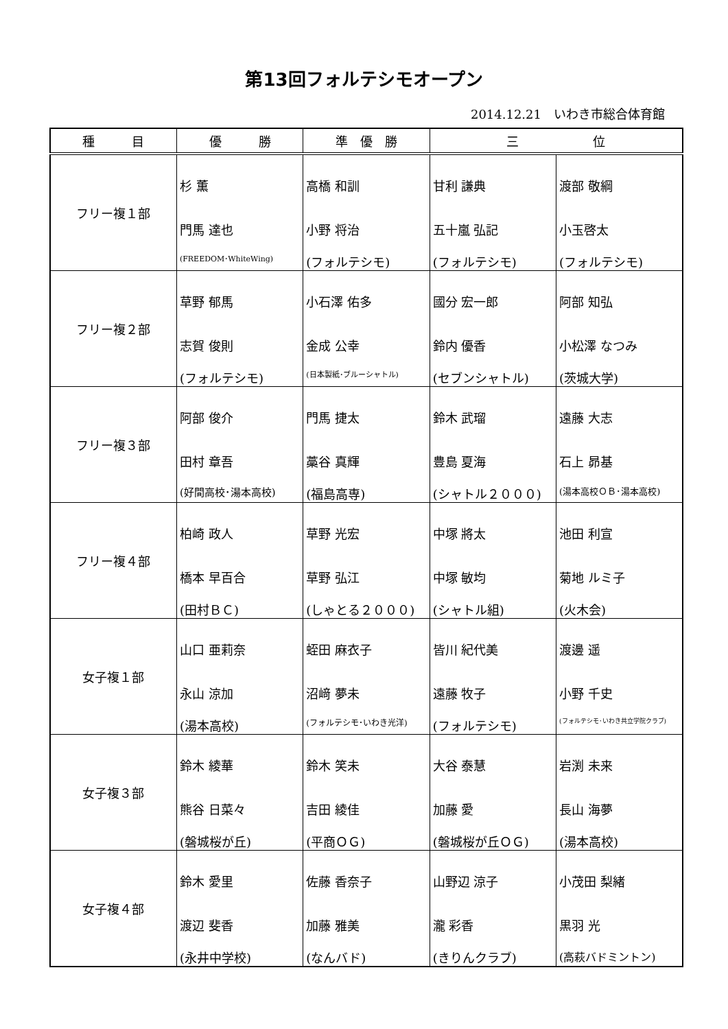第13回フォルテシモオープン
2014.12.21　いわき市総合体育館
| 種 目 | 優 勝 | 準 優 勝 | 三 位 | |
| --- | --- | --- | --- | --- |
| フリー複１部 | 杉 薫 門馬 達也 (FREEDOM･WhiteWing) | 高橋 和訓 小野 将治 (フォルテシモ) | 甘利 謙典 五十嵐 弘記 (フォルテシモ) | 渡部 敬綱 小玉啓太 (フォルテシモ) |
| フリー複２部 | 草野 郁馬 志賀 俊則 (フォルテシモ) | 小石澤 佑多 金成 公幸 (日本製紙･ブルーシャトル) | 國分 宏一郎 鈴内 優香 (セブンシャトル) | 阿部 知弘 小松澤 なつみ (茨城大学) |
| フリー複３部 | 阿部 俊介 田村 章吾 (好間高校･湯本高校) | 門馬 捷太 藁谷 真輝 (福島高専) | 鈴木 武瑠 豊島 夏海 (シャトル２０００) | 遠藤 大志 石上 昴基 (湯本高校ＯＢ･湯本高校) |
| フリー複４部 | 柏崎 政人 橋本 早百合 (田村ＢＣ) | 草野 光宏 草野 弘江 (しゃとる２０００) | 中塚 將太 中塚 敏均 (シャトル組) | 池田 利宣 菊地 ルミ子 (火木会) |
| 女子複１部 | 山口 亜莉奈 永山 涼加 (湯本高校) | 蛭田 麻衣子 沼﨑 夢未 (フォルテシモ･いわき光洋) | 皆川 紀代美 遠藤 牧子 (フォルテシモ) | 渡邊 遥 小野 千史 (フォルテシモ･いわき共立学院クラブ) |
| 女子複３部 | 鈴木 綾華 熊谷 日菜々 (磐城桜が丘) | 鈴木 笑未 吉田 綾佳 (平商ＯＧ) | 大谷 泰慧 加藤 愛 (磐城桜が丘ＯＧ) | 岩渕 未来 長山 海夢 (湯本高校) |
| 女子複４部 | 鈴木 愛里 渡辺 斐香 (永井中学校) | 佐藤 香奈子 加藤 雅美 (なんバド) | 山野辺 涼子 瀧 彩香 (きりんクラブ) | 小茂田 梨緒 黒羽 光 (高萩バドミントン) |